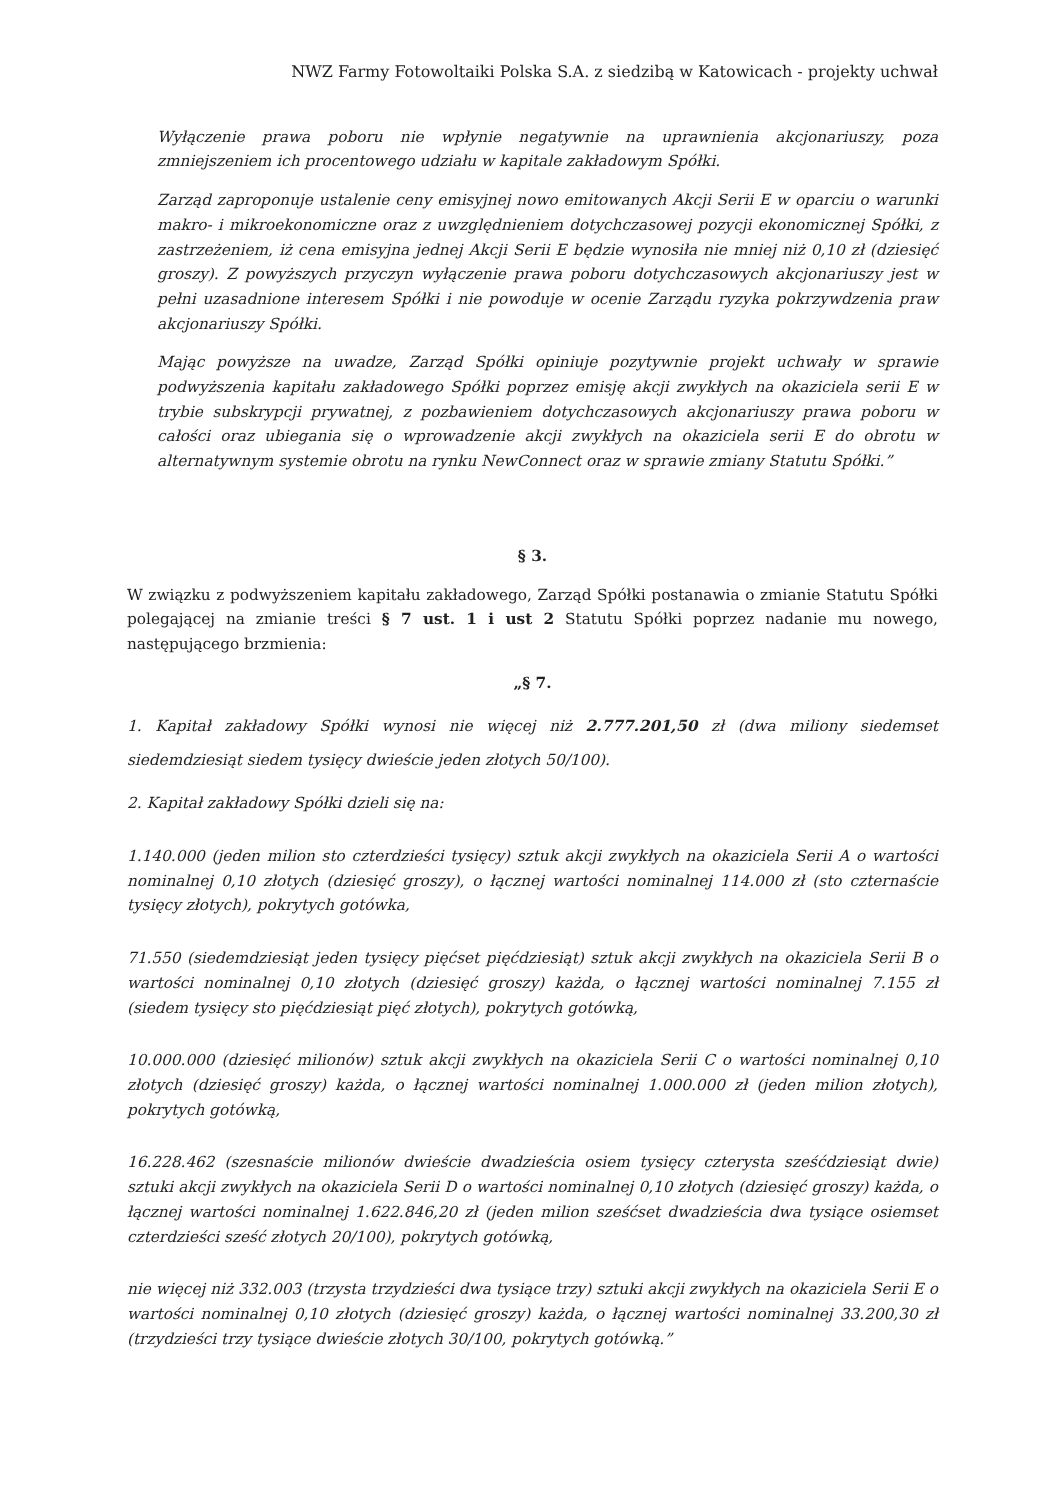NWZ Farmy Fotowoltaiki Polska S.A. z siedzibą w Katowicach - projekty uchwał
Wyłączenie prawa poboru nie wpłynie negatywnie na uprawnienia akcjonariuszy, poza zmniejszeniem ich procentowego udziału w kapitale zakładowym Spółki.
Zarząd zaproponuje ustalenie ceny emisyjnej nowo emitowanych Akcji Serii E w oparciu o warunki makro- i mikroekonomiczne oraz z uwzględnieniem dotychczasowej pozycji ekonomicznej Spółki, z zastrzeżeniem, iż cena emisyjna jednej Akcji Serii E będzie wynosiła nie mniej niż 0,10 zł (dziesięć groszy). Z powyższych przyczyn wyłączenie prawa poboru dotychczasowych akcjonariuszy jest w pełni uzasadnione interesem Spółki i nie powoduje w ocenie Zarządu ryzyka pokrzywdzenia praw akcjonariuszy Spółki.
Mając powyższe na uwadze, Zarząd Spółki opiniuje pozytywnie projekt uchwały w sprawie podwyższenia kapitału zakładowego Spółki poprzez emisję akcji zwykłych na okaziciela serii E w trybie subskrypcji prywatnej, z pozbawieniem dotychczasowych akcjonariuszy prawa poboru w całości oraz ubiegania się o wprowadzenie akcji zwykłych na okaziciela serii E do obrotu w alternatywnym systemie obrotu na rynku NewConnect oraz w sprawie zmiany Statutu Spółki.”
§ 3.
W związku z podwyższeniem kapitału zakładowego, Zarząd Spółki postanawia o zmianie Statutu Spółki polegającej na zmianie treści § 7 ust. 1 i ust 2 Statutu Spółki poprzez nadanie mu nowego, następującego brzmienia:
„§ 7.
1. Kapitał zakładowy Spółki wynosi nie więcej niż 2.777.201,50 zł (dwa miliony siedemset siedemdziesiąt siedem tysięcy dwieście jeden złotych 50/100).
2. Kapitał zakładowy Spółki dzieli się na:
1.140.000 (jeden milion sto czterdzieści tysięcy) sztuk akcji zwykłych na okaziciela Serii A o wartości nominalnej 0,10 złotych (dziesięć groszy), o łącznej wartości nominalnej 114.000 zł (sto czternaście tysięcy złotych), pokrytych gotówka,
71.550 (siedemdziesiąt jeden tysięcy pięćset pięćdziesiąt) sztuk akcji zwykłych na okaziciela Serii B o wartości nominalnej 0,10 złotych (dziesięć groszy) każda, o łącznej wartości nominalnej 7.155 zł (siedem tysięcy sto pięćdziesiąt pięć złotych), pokrytych gotówką,
10.000.000 (dziesięć milionów) sztuk akcji zwykłych na okaziciela Serii C o wartości nominalnej 0,10 złotych (dziesięć groszy) każda, o łącznej wartości nominalnej 1.000.000 zł (jeden milion złotych), pokrytych gotówką,
16.228.462 (szesnaście milionów dwieście dwadzieścia osiem tysięcy czterysta sześćdziesiąt dwie) sztuki akcji zwykłych na okaziciela Serii D o wartości nominalnej 0,10 złotych (dziesięć groszy) każda, o łącznej wartości nominalnej 1.622.846,20 zł (jeden milion sześćset dwadzieścia dwa tysiące osiemset czterdzieści sześć złotych 20/100), pokrytych gotówką,
nie więcej niż 332.003 (trzysta trzydzieści dwa tysiące trzy) sztuki akcji zwykłych na okaziciela Serii E o wartości nominalnej 0,10 złotych (dziesięć groszy) każda, o łącznej wartości nominalnej 33.200,30 zł (trzydzieści trzy tysiące dwieście złotych 30/100, pokrytych gotówką.”